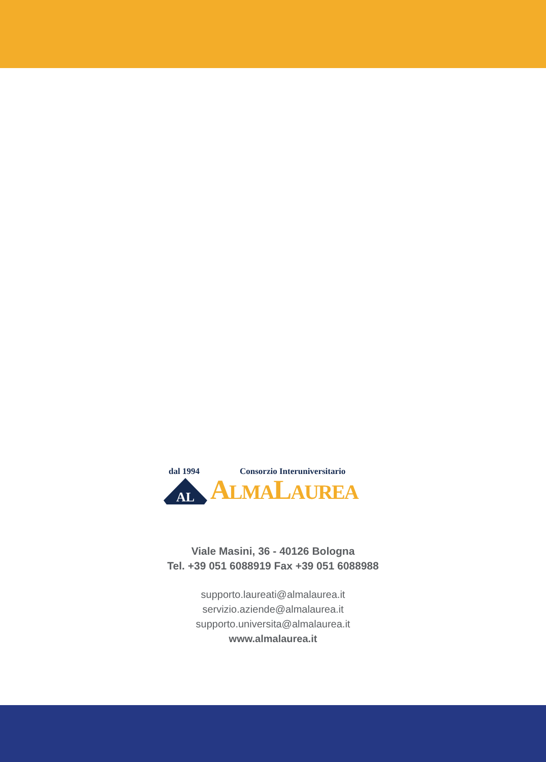dal 1994 Consorzio Interuniversitario
AL
ALMALAUREA
Viale Masini, 36 - 40126 Bologna
Tel. +39 051 6088919 Fax +39 051 6088988
supporto.laureati@almalaurea.it
servizio.aziende@almalaurea.it
supporto.universita@almalaurea.it
www.almalaurea.it